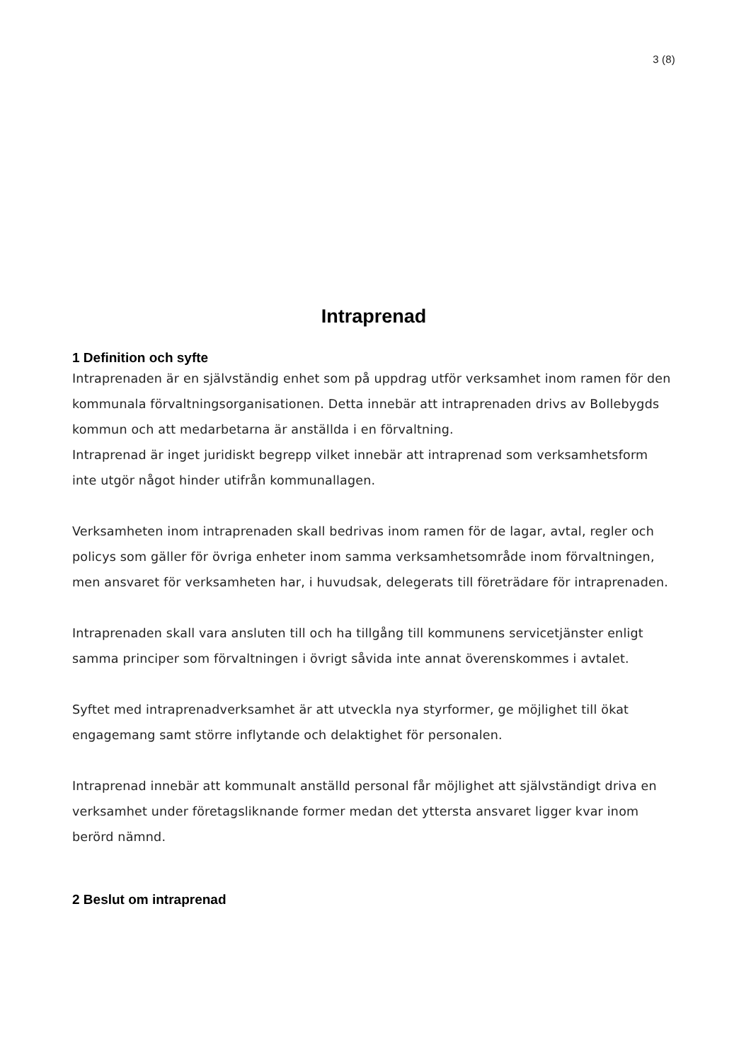3 (8)
Intraprenad
1 Definition och syfte
Intraprenaden är en självständig enhet som på uppdrag utför verksamhet inom ramen för den kommunala förvaltningsorganisationen. Detta innebär att intraprenaden drivs av Bollebygds kommun och att medarbetarna är anställda i en förvaltning.
Intraprenad är inget juridiskt begrepp vilket innebär att intraprenad som verksamhetsform inte utgör något hinder utifrån kommunallagen.
Verksamheten inom intraprenaden skall bedrivas inom ramen för de lagar, avtal, regler och policys som gäller för övriga enheter inom samma verksamhetsområde inom förvaltningen, men ansvaret för verksamheten har, i huvudsak, delegerats till företrädare för intraprenaden.
Intraprenaden skall vara ansluten till och ha tillgång till kommunens servicetjänster enligt samma principer som förvaltningen i övrigt såvida inte annat överenskommes i avtalet.
Syftet med intraprenadverksamhet är att utveckla nya styrformer, ge möjlighet till ökat engagemang samt större inflytande och delaktighet för personalen.
Intraprenad innebär att kommunalt anställd personal får möjlighet att självständigt driva en verksamhet under företagsliknande former medan det yttersta ansvaret ligger kvar inom berörd nämnd.
2 Beslut om intraprenad